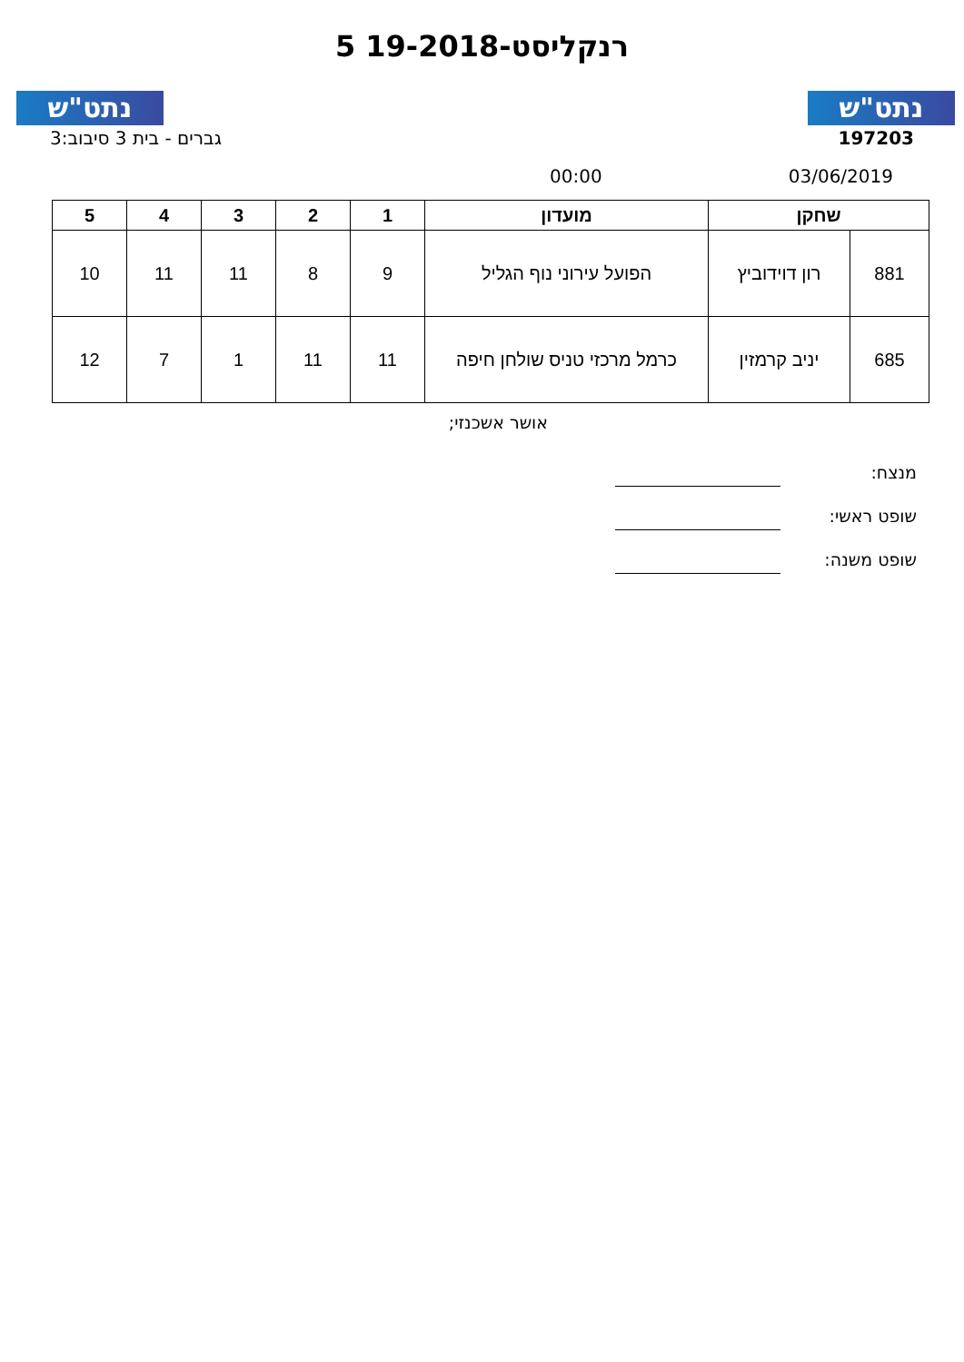נתט"ש נתט"ש
רנקליסט-19-2018 5
גברים - בית 3 סיבוב:3 197203
00:00 03/06/2019
| שחקן | | מועדון | 1 | 2 | 3 | 4 | 5 |
| --- | --- | --- | --- | --- | --- | --- | --- |
| 881 | רון דוידוביץ | הפועל עירוני נוף הגליל | 9 | 8 | 11 | 11 | 10 |
| 685 | יניב קרמזין | כרמל מרכזי טניס שולחן חיפה | 11 | 11 | 1 | 7 | 12 |
אושר אשכנזי;
מנצח:
שופט ראשי:
שופט משנה: